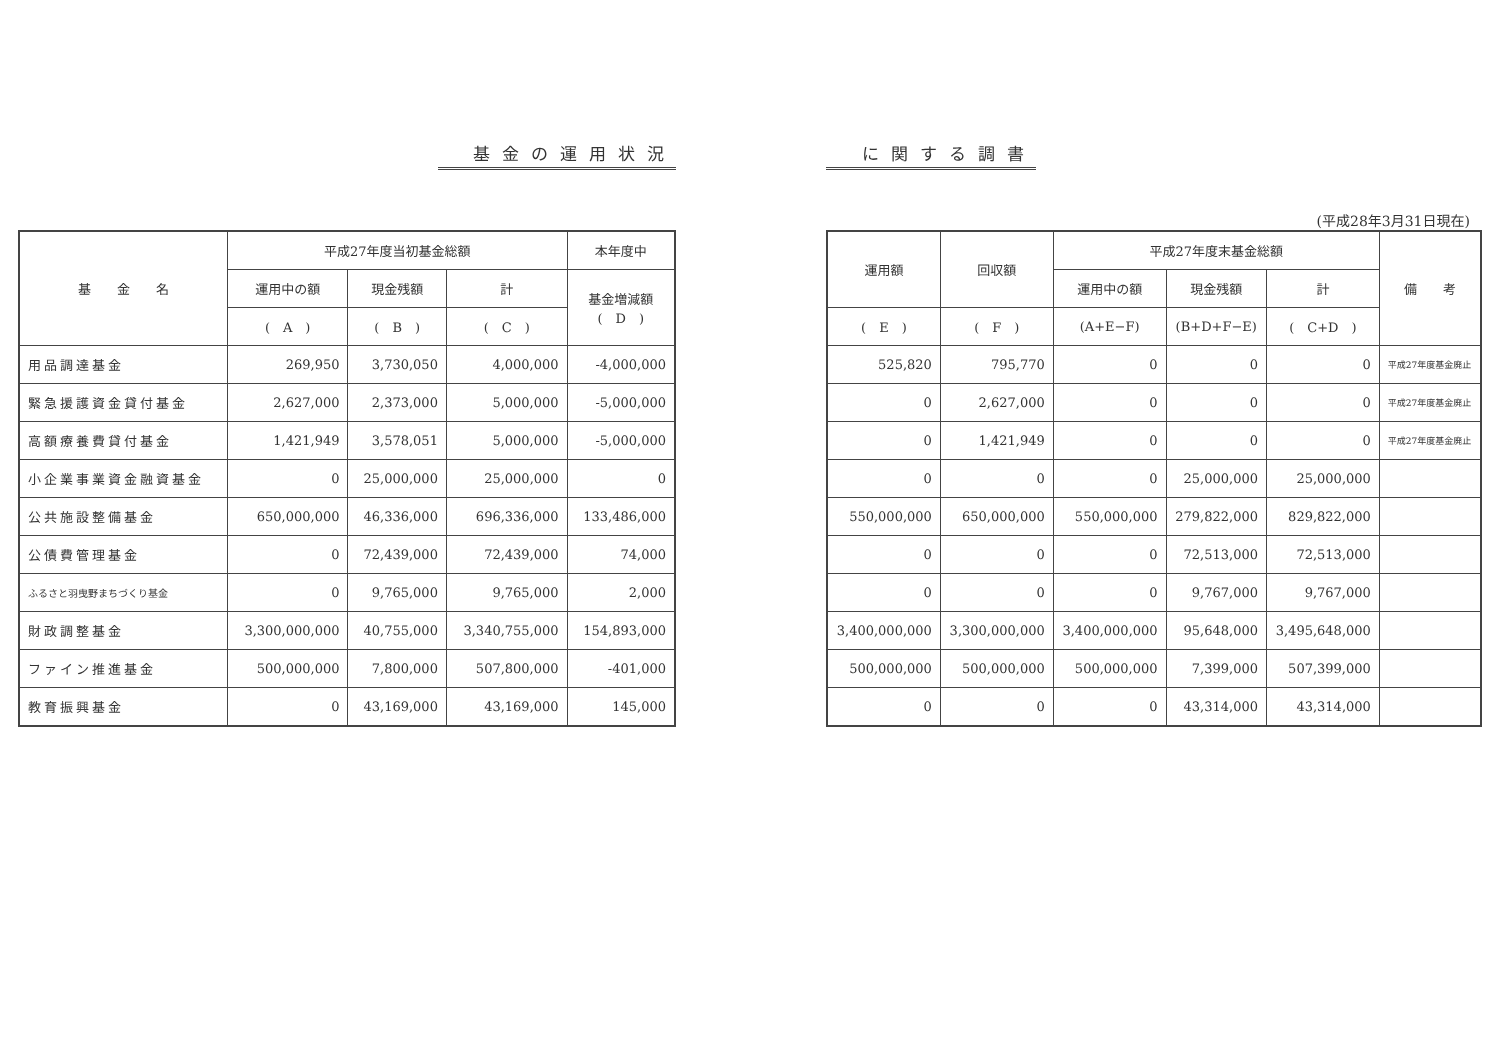基金の運用状況 に関する調書
(平成28年3月31日現在)
| 基 金 名 | 平成27年度当初基金総額 | | | 本年度中 |
| --- | --- | --- | --- | --- |
| | 運用中の額 | 現金残額 | 計 | 基金増減額 ( D ) |
| | ( A ) | ( B ) | ( C ) | |
| 用品調達基金 | 269,950 | 3,730,050 | 4,000,000 | -4,000,000 |
| 緊急援護資金貸付基金 | 2,627,000 | 2,373,000 | 5,000,000 | -5,000,000 |
| 高額療養費貸付基金 | 1,421,949 | 3,578,051 | 5,000,000 | -5,000,000 |
| 小企業事業資金融資基金 | 0 | 25,000,000 | 25,000,000 | 0 |
| 公共施設整備基金 | 650,000,000 | 46,336,000 | 696,336,000 | 133,486,000 |
| 公債費管理基金 | 0 | 72,439,000 | 72,439,000 | 74,000 |
| ふるさと羽曳野まちづくり基金 | 0 | 9,765,000 | 9,765,000 | 2,000 |
| 財政調整基金 | 3,300,000,000 | 40,755,000 | 3,340,755,000 | 154,893,000 |
| ファイン推進基金 | 500,000,000 | 7,800,000 | 507,800,000 | -401,000 |
| 教育振興基金 | 0 | 43,169,000 | 43,169,000 | 145,000 |
| 運用額 | 回収額 | 平成27年度末基金総額 | | | 備 考 |
| --- | --- | --- | --- | --- | --- |
| | | 運用中の額 | 現金残額 | 計 | |
| ( E ) | ( F ) | (A+E−F) | (B+D+F−E) | ( C+D ) | |
| 525,820 | 795,770 | 0 | 0 | 0 | 平成27年度基金廃止 |
| 0 | 2,627,000 | 0 | 0 | 0 | 平成27年度基金廃止 |
| 0 | 1,421,949 | 0 | 0 | 0 | 平成27年度基金廃止 |
| 0 | 0 | 0 | 25,000,000 | 25,000,000 | |
| 550,000,000 | 650,000,000 | 550,000,000 | 279,822,000 | 829,822,000 | |
| 0 | 0 | 0 | 72,513,000 | 72,513,000 | |
| 0 | 0 | 0 | 9,767,000 | 9,767,000 | |
| 3,400,000,000 | 3,300,000,000 | 3,400,000,000 | 95,648,000 | 3,495,648,000 | |
| 500,000,000 | 500,000,000 | 500,000,000 | 7,399,000 | 507,399,000 | |
| 0 | 0 | 0 | 43,314,000 | 43,314,000 | |